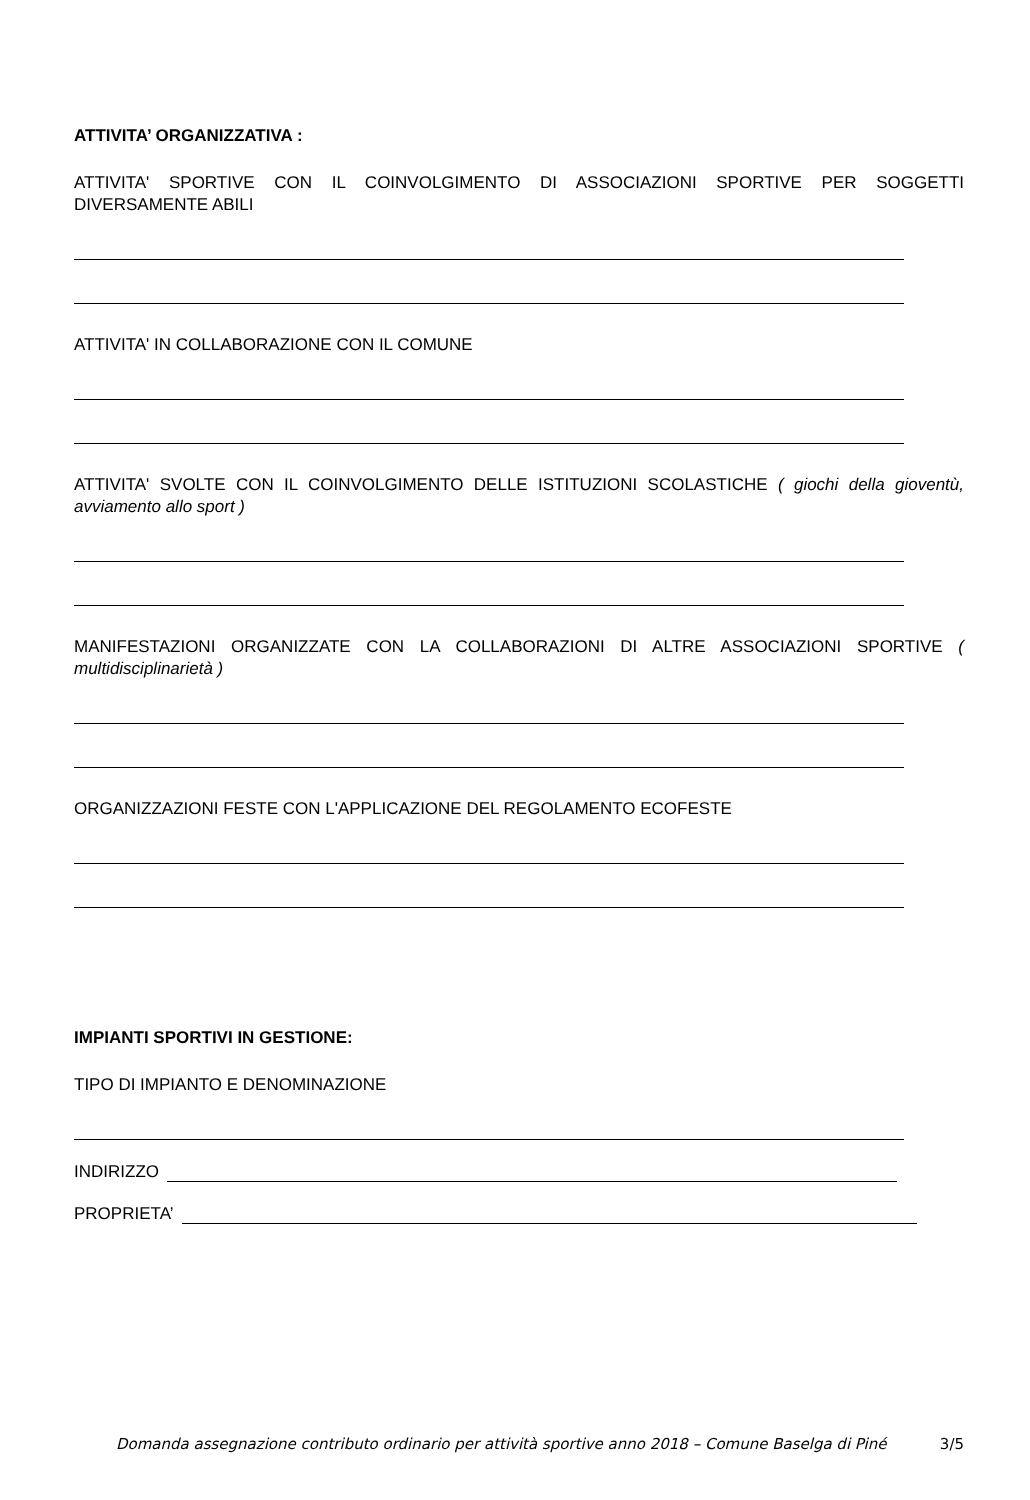ATTIVITA’ ORGANIZZATIVA :
ATTIVITA' SPORTIVE CON IL COINVOLGIMENTO DI ASSOCIAZIONI SPORTIVE PER SOGGETTI DIVERSAMENTE ABILI
ATTIVITA' IN COLLABORAZIONE CON IL COMUNE
ATTIVITA' SVOLTE CON IL COINVOLGIMENTO DELLE ISTITUZIONI SCOLASTICHE ( giochi della gioventù, avviamento allo sport )
MANIFESTAZIONI ORGANIZZATE CON LA COLLABORAZIONI DI ALTRE ASSOCIAZIONI SPORTIVE ( multidisciplinarietà )
ORGANIZZAZIONI FESTE CON L'APPLICAZIONE DEL REGOLAMENTO ECOFESTE
IMPIANTI SPORTIVI IN GESTIONE:
TIPO DI IMPIANTO E DENOMINAZIONE
INDIRIZZO
PROPRIETA’
Domanda assegnazione contributo ordinario per attività sportive anno 2018 – Comune Baselga di Piné 3/5